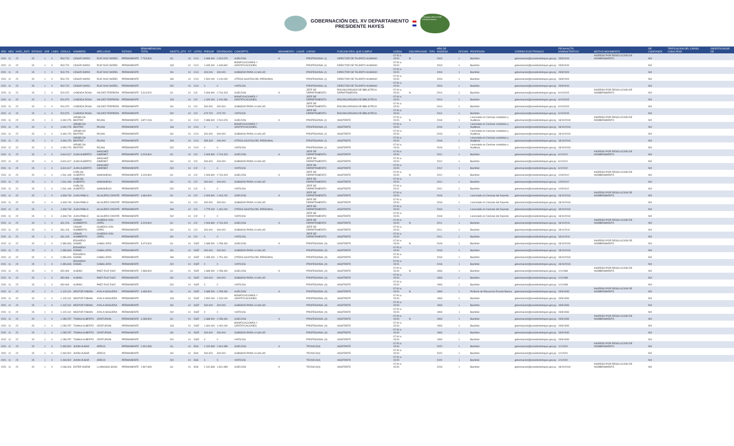GOBERNACIÓN DEL XV DEPARTAMENTO
PRESIDENTE HAYES
Paraguay Ahorro Está Inclusiva Nueva
| AÑO | MES | NIVEL_ENTI | ENTIDAD | OEE | LINEA | CEDULA | NOMBRES | APELLIDOS | ESTADO | REMUNERACION TOTAL | OBJETO_GTO | F.F. | CATEG | PRESUP | DEVENGADO | CONCEPTO | MOVIMIENTO | LUGAR | CARGO | FUNCION REAL QUE CUMPLE | CARGA | DISCAPACIDAD | TIPO | AÑO DE INGRESO | OFICINA | PROFESION | CORREO ELECTRONICO | FECHA ACTO ADMINISTRATIVO | MOTIVO MOVIMIENTO | DE CONFIANZA | TIPIFICACION DEL CARGO CONCURSO | IDENTIFICADOR DE |
| --- | --- | --- | --- | --- | --- | --- | --- | --- | --- | --- | --- | --- | --- | --- | --- | --- | --- | --- | --- | --- | --- | --- | --- | --- | --- | --- | --- | --- | --- | --- | --- | --- |
| 2021 | 11 | 22 | 15 | 1 | 0 | 503.720 | CESAR DARIO | RUIZ DIAZ MOREL | PERMANENTE | 7.733.900 | 111 | 10 | CV4 | 2.988.900 | 2.510.676 | SUELDOS | A | | PROFESIONAL (I) | DIRECTOR DE TALENTO HUMANO | 07:00 a 15:00 | N | | 2003 | 1 | Bachiller | gobernacion@presidentehayes.gov.py | 15/8/2003 | INGRESO POR RESOLUCION DE NOMBRAMIENTO | NO | | |
| 2021 | 11 | 22 | 15 | 1 | 0 | 503.720 | CESAR DARIO | RUIZ DIAZ MOREL | PERMANENTE | | 133 | 10 | CV4 | 1.945.000 | 1.633.800 | BONIFICACIONES Y GRATIFICACIONES | | | PROFESIONAL (I) | DIRECTOR DE TALENTO HUMANO | 07:00 a 15:00 | | | 2003 | 1 | Bachiller | gobernacion@presidentehayes.gov.py | 15/8/2003 | | NO | | |
| 2021 | 11 | 22 | 15 | 1 | 0 | 503.720 | CESAR DARIO | RUIZ DIAZ MOREL | PERMANENTE | | 191 | 10 | CV4 | 300.000 | 300.000 | SUBSIDIO PARA LA SALUD | | | PROFESIONAL (I) | DIRECTOR DE TALENTO HUMANO | 07:00 a 15:00 | | | 2003 | 1 | Bachiller | gobernacion@presidentehayes.gov.py | 15/8/2003 | | NO | | |
| 2021 | 11 | 22 | 15 | 1 | 0 | 503.720 | CESAR DARIO | RUIZ DIAZ MOREL | PERMANENTE | | 199 | 10 | CV4 | 2.500.000 | 2.100.000 | OTROS GASTOS DEL PERSONAL | | | PROFESIONAL (I) | DIRECTOR DE TALENTO HUMANO | 07:00 a 15:00 | | | 2003 | 1 | Bachiller | gobernacion@presidentehayes.gov.py | 15/8/2003 | | NO | | |
| 2021 | 11 | 22 | 15 | 1 | 0 | 503.720 | CESAR DARIO | RUIZ DIAZ MOREL | PERMANENTE | | 232 | 10 | CV4 | 0 | 0 | VIATICOS | | | PROFESIONAL (I) | DIRECTOR DE TALENTO HUMANO | 07:00 a 15:00 | | | 2003 | 1 | Bachiller | gobernacion@presidentehayes.gov.py | 15/8/2003 | | NO | | |
| 2021 | 11 | 22 | 15 | 1 | 0 | 524.970 | CANDIDA ROSA | VALDEZ FERREIRA | PERMANENTE | 5.313.520 | 111 | 10 | CI2 | 2.909.800 | 2.744.323 | SUELDOS | A | | JEFE DE DEPARTAMENTO | ENCANCARGADA DE BIBLIOTECA DEPARTAMENTAL | 07:00 a 15:00 | N | | 2014 | 1 | Bachiller | gobernacion@presidentehayes.gov.py | 6/10/2015 | INGRESO POR RESOLUCION DE NOMBRAMIENTO | NO | | |
| 2021 | 11 | 22 | 15 | 1 | 0 | 524.970 | CANDIDA ROSA | VALDEZ FERREIRA | PERMANENTE | | 133 | 10 | CI2 | 1.429.000 | 1.200.360 | BONIFICACIONES Y GRATIFICACIONES | | | JEFE DE DEPARTAMENTO | ENCANCARGADA DE BIBLIOTECA | 07:00 a 15:00 | | | 2014 | 1 | Bachiller | gobernacion@presidentehayes.gov.py | 6/10/2015 | | NO | | |
| 2021 | 11 | 22 | 15 | 1 | 0 | 524.970 | CANDIDA ROSA | VALDEZ FERREIRA | PERMANENTE | | 191 | 10 | CI2 | 300.000 | 300.000 | SUBSIDIO PARA LA SALUD | | | JEFE DE DEPARTAMENTO | ENCANCARGADA DE BIBLIOTECA | 07:00 a 15:00 | | | 2014 | 1 | Bachiller | gobernacion@presidentehayes.gov.py | 6/10/2015 | | NO | | |
| 2021 | 11 | 22 | 15 | 1 | 0 | 524.970 | CANDIDA ROSA | VALDEZ FERREIRA | PERMANENTE | | 232 | 10 | CI2 | 674.720 | 674.720 | VIATICOS | | | JEFE DE DEPARTAMENTO | ENCANCARGADA DE BIBLIOTECA | 07:00 a 15:00 | | | 2014 | 1 | Bachiller | gobernacion@presidentehayes.gov.py | 6/10/2015 | | NO | | |
| 2021 | 11 | 22 | 15 | 1 | 0 | 4.490.276 | GRISELDA BEATRIZ | ROJAS | PERMANENTE | 3.872.233 | 111 | 10 | CV4 | 2.988.900 | 2.510.676 | SUELDOS | A | | PROFESIONAL (I) | ASISTENTE | 07:00 a 15:00 | N | | 2018 | 1 | Licenciada en Ciencias contables y Auditoria | gobernacion@presidentehayes.gov.py | 18/10/2018 | INGRESO POR RESOLUCION DE NOMBRAMIENTO | NO | | |
| 2021 | 11 | 22 | 15 | 1 | 0 | 4.490.276 | GRISELDA BEATRIZ | ROJAS | PERMANENTE | | 133 | 10 | CV4 | 0 | 0 | BONIFICACIONES Y GRATIFICACIONES | | | PROFESIONAL (I) | ASISTENTE | 07:00 a 15:00 | | | 2018 | 1 | Licenciada en Ciencias contables y Auditoria | gobernacion@presidentehayes.gov.py | 18/10/2018 | | NO | | |
| 2021 | 11 | 22 | 15 | 1 | 0 | 4.490.276 | GRISELDA BEATRIZ | ROJAS | PERMANENTE | | 191 | 10 | CV4 | 300.000 | 300.000 | SUBSIDIO PARA LA SALUD | | | PROFESIONAL (I) | ASISTENTE | 07:00 a 15:00 | | | 2018 | 1 | Licenciada en Ciencias contables y Auditoria | gobernacion@presidentehayes.gov.py | 18/10/2018 | | NO | | |
| 2021 | 11 | 22 | 15 | 1 | 0 | 4.490.276 | GRISELDA BEATRIZ | ROJAS | PERMANENTE | | 199 | 10 | CV4 | 583.333 | 490.000 | OTROS GASTOS DEL PERSONAL | | | PROFESIONAL (I) | ASISTENTE | 07:00 a 15:00 | | | 2018 | 1 | Licenciada en Ciencias contables y Auditoria | gobernacion@presidentehayes.gov.py | 18/10/2018 | | NO | | |
| 2021 | 11 | 22 | 15 | 1 | 0 | 4.490.276 | GRISELDA BEATRIZ | ROJAS | PERMANENTE | | 232 | 10 | CV4 | 0 | 0 | VIATICOS | | | PROFESIONAL (I) | ASISTENTE | 07:00 a 15:00 | | | 2018 | 1 | Licenciada en Ciencias contables y Auditoria | gobernacion@presidentehayes.gov.py | 18/10/2018 | | NO | | |
| 2021 | 11 | 22 | 15 | 1 | 0 | 3.810.617 | JUAN ALBERTO | SANCHEZ GIMENEZ | PERMANENTE | 3.209.800 | 111 | 10 | CI2 | 2.909.800 | 2.744.323 | SUELDOS | A | | JEFE DE DEPARTAMENTO | ASISTENTE | 07:00 a 15:00 | | | 2012 | 1 | Bachiller | gobernacion@presidentehayes.gov.py | 6/1/2012 | INGRESO POR RESOLUCION DE NOMBRAMIENTO | NO | | |
| 2021 | 11 | 22 | 15 | 1 | 0 | 3.810.617 | JUAN ALBERTO | SANCHEZ GIMENEZ | PERMANENTE | | 191 | 10 | CI2 | 300.000 | 300.000 | SUBSIDIO PARA LA SALUD | | | JEFE DE DEPARTAMENTO | ASISTENTE | 07:00 a 15:00 | | | 2012 | 1 | Bachiller | gobernacion@presidentehayes.gov.py | 6/1/2012 | | NO | | |
| 2021 | 11 | 22 | 15 | 1 | 0 | 3.810.617 | JUAN ALBERTO | SANCHEZ GIMENEZ | PERMANENTE | | 232 | 10 | CI2 | 0 | 0 | VIATICOS | | | JEFE DE DEPARTAMENTO | ASISTENTE | 07:00 a 15:00 | | | 2012 | 1 | Bachiller | gobernacion@presidentehayes.gov.py | 6/1/2012 | | NO | | |
| 2021 | 11 | 22 | 15 | 1 | 0 | 1.541.449 | CARLOS ALBERTO | SAMANIEGO | PERMANENTE | 3.209.800 | 111 | 10 | CI2 | 2.909.800 | 2.744.323 | SUELDOS | A | | JEFE DE DEPARTAMENTO | ASISTENTE | 07:00 a 15:00 | N | | 2012 | 1 | Bachiller | gobernacion@presidentehayes.gov.py | 12/9/2012 | INGRESO POR RESOLUCION DE NOMBRAMIENTO | NO | | |
| 2021 | 11 | 22 | 15 | 1 | 0 | 1.541.449 | CARLOS ALBERTO | SAMANIEGO | PERMANENTE | | 191 | 10 | CI2 | 300.000 | 300.000 | SUBSIDIO PARA LA SALUD | | | JEFE DE DEPARTAMENTO | ASISTENTE | 07:00 a 15:00 | | | 2012 | 1 | Bachiller | gobernacion@presidentehayes.gov.py | 12/9/2012 | | NO | | |
| 2021 | 11 | 22 | 15 | 1 | 0 | 1.541.449 | CARLOS ALBERTO | SAMANIEGO | PERMANENTE | | 232 | 10 | CI2 | 0 | 0 | VIATICOS | | | JEFE DE DEPARTAMENTO | ASISTENTE | 07:00 a 15:01 | | | 2012 | 1 | Bachiller | gobernacion@presidentehayes.gov.py | 12/9/2012 | | NO | | |
| 2021 | 11 | 22 | 15 | 1 | 0 | 4.308.749 | JUAN PABLO | SILGUERO ZARATE | PERMANENTE | 4.984.800 | 111 | 10 | CI2 | 2.909.800 | 2.444.232 | SUELDOS | A | | JEFE DE DEPARTAMENTO | ASISTENTE | 07:00 a 15:00 | | | 2018 | 1 | Licenciado en Ciencias del Deporte | gobernacion@presidentehayes.gov.py | 18/10/2018 | INGRESO POR RESOLUCION DE NOMBRAMIENTO | NO | | |
| 2021 | 11 | 22 | 15 | 1 | 0 | 4.308.749 | JUAN PABLO | SILGUERO ZARATE | PERMANENTE | | 191 | 10 | CI2 | 300.000 | 300.000 | SUBSIDIO PARA LA SALUD | | | JEFE DE DEPARTAMENTO | ASISTENTE | 07:00 a 15:00 | | | 2018 | 1 | Licenciado en Ciencias del Deporte | gobernacion@presidentehayes.gov.py | 18/10/2018 | | NO | | |
| 2021 | 11 | 22 | 15 | 1 | 0 | 4.308.749 | JUAN PABLO | SILGUERO ZARATE | PERMANENTE | | 199 | 10 | CI2 | 1.775.000 | 1.491.000 | OTROS GASTOS DEL PERSONAL | | | JEFE DE DEPARTAMENTO | ASISTENTE | 07:00 a 15:00 | | | 2018 | 1 | Licenciado en Ciencias del Deporte | gobernacion@presidentehayes.gov.py | 18/10/2018 | | NO | | |
| 2021 | 11 | 22 | 15 | 1 | 0 | 4.308.749 | JUAN PABLO | SILGUERO ZARATE | PERMANENTE | | 232 | 10 | CI2 | 0 | 0 | VIATICOS | | | JEFE DE DEPARTAMENTO | ASISTENTE | 07:00 a 15:00 | | | 2018 | 1 | Licenciado en Ciencias del Deporte | gobernacion@presidentehayes.gov.py | 18/10/2018 | | NO | | |
| 2021 | 11 | 22 | 15 | 1 | 0 | 331.226 | CESAR HUMBERTO | OLMEDO VON LEPEL | PERMANENTE | 3.209.800 | 111 | 10 | CI2 | 2.909.800 | 2.744.323 | SUELDOS | A | | JEFE DE DEPARTAMENTO | ASISTENTE | 07:00 a 15:00 | N | | 2011 | 1 | Bachiller | gobernacion@presidentehayes.gov.py | 18/11/2011 | INGRESO POR RESOLUCION DE NOMBRAMIENTO | NO | | |
| 2021 | 11 | 22 | 15 | 1 | 0 | 331.226 | CESAR HUMBERTO | OLMEDO VON LEPEL | PERMANENTE | | 191 | 10 | CI2 | 300.000 | 300.000 | SUBSIDIO PARA LA SALUD | | | JEFE DE DEPARTAMENTO | ASISTENTE | 07:00 a 15:00 | | | 2011 | 1 | Bachiller | gobernacion@presidentehayes.gov.py | 18/11/2011 | | NO | | |
| 2021 | 11 | 22 | 15 | 1 | 0 | 331.226 | CESAR HUMBERTO | OLMEDO VON LEPEL | PERMANENTE | | 191 | 10 | CI2 | 0 | 0 | VIATICOS | | | JEFE DE DEPARTAMENTO | ASISTENTE | 07:00 a 15:00 | | | 2011 | 1 | Bachiller | gobernacion@presidentehayes.gov.py | 18/11/2011 | | NO | | |
| 2021 | 11 | 22 | 15 | 1 | 0 | 2.356.843 | EDUARDO DANIEL | CABALLERO | PERMANENTE | 5.073.500 | 111 | 10 | DSÃ' | 2.688.500 | 2.258.340 | SUELDOS | A | | PROFESIONAL (II) | ASISTENTE | 07:00 a 15:00 | N | | 2018 | 1 | Bachiller | gobernacion@presidentehayes.gov.py | 18/10/2018 | INGRESO POR RESOLUCION DE NOMBRAMIENTO | NO | | |
| 2021 | 11 | 22 | 15 | 1 | 0 | 2.356.843 | EDUARDO DANIEL | CABALLERO | PERMANENTE | | 191 | 10 | DSÃ' | 300.000 | 300.000 | SUBSIDIO PARA LA SALUD | | | PROFESIONAL (II) | ASISTENTE | 07:00 a 15:00 | | | 2018 | 1 | Bachiller | gobernacion@presidentehayes.gov.py | 18/10/2018 | | NO | | |
| 2021 | 11 | 22 | 15 | 1 | 0 | 2.356.843 | EDUARDO DANIEL | CABALLERO | PERMANENTE | | 199 | 10 | DSÃ' | 2.085.000 | 1.751.400 | OTROS GASTOS DEL PERSONAL | | | PROFESIONAL (II) | ASISTENTE | 07:00 a 15:01 | | | 2018 | 1 | Bachiller | gobernacion@presidentehayes.gov.py | 18/10/2018 | | NO | | |
| 2021 | 11 | 22 | 15 | 1 | 0 | 2.356.843 | EDUARDO DANIEL | CABALLERO | PERMANENTE | | 232 | 10 | DSÃ' | 0 | 0 | VIATICOS | | | PROFESIONAL (II) | ASISTENTE | 07:00 a 15:01 | | | 2018 | 1 | Bachiller | gobernacion@presidentehayes.gov.py | 18/10/2018 | | NO | | |
| 2021 | 11 | 22 | 15 | 1 | 0 | 650.994 | ALBINO | PAEZ RUIZ DIAZ | PERMANENTE | 2.988.500 | 111 | 10 | DSÃ' | 2.688.500 | 2.258.340 | SUELDOS | A | | PROFESIONAL (II) | ASISTENTE | 07:00 a 15:00 | N | | 1993 | 1 | Bachiller | gobernacion@presidentehayes.gov.py | 1/1/1998 | INGRESO POR RESOLUCION DE NOMBRAMIENTO | NO | | |
| 2021 | 11 | 22 | 15 | 1 | 0 | 650.994 | ALBINO | PAEZ RUIZ DIAZ | PERMANENTE | | 191 | 10 | DSÃ' | 300.000 | 300.000 | SUBSIDIO PARA LA SALUD | | | PROFESIONAL (II) | ASISTENTE | 07:00 a 15:00 | | | 1993 | 1 | Bachiller | gobernacion@presidentehayes.gov.py | 1/1/1998 | | NO | | |
| 2021 | 11 | 22 | 15 | 1 | 0 | 650.994 | ALBINO | PAEZ RUIZ DIAZ | PERMANENTE | | 232 | 10 | DSÃ' | 0 | 0 | VIATICOS | | | PROFESIONAL (II) | ASISTENTE | 07:00 a 15:00 | | | 1993 | 1 | Bachiller | gobernacion@presidentehayes.gov.py | 1/1/1998 | | NO | | |
| 2021 | 11 | 22 | 15 | 1 | 0 | 1.115.119 | NESTOR FABIAN | AYALA NOGUERA | PERMANENTE | 4.488.500 | 111 | 10 | DSÃ' | 2.688.500 | 2.258.340 | SUELDOS | A | | PROFESIONAL (II) | ASISTENTE | 07:00 a 15:00 | N | | 1993 | 1 | Profesor de Educacion Escolar Basica | gobernacion@presidentehayes.gov.py | 15/8/1993 | INGRESO POR RESOLUCION DE NOMBRAMIENTO | NO | | |
| 2021 | 11 | 22 | 15 | 1 | 0 | 1.115.119 | NESTOR FABIAN | AYALA NOGUERA | PERMANENTE | | 133 | 10 | DSÃ' | 1.500.000 | 1.260.000 | BONIFICACIONES Y GRATIFICACIONES | | | PROFESIONAL (II) | ASISTENTE | 07:00 a 15:00 | | | 1993 | 1 | Bachiller | gobernacion@presidentehayes.gov.py | 15/8/1993 | | NO | | |
| 2021 | 11 | 22 | 15 | 1 | 0 | 1.115.119 | NESTOR FABIAN | AYALA NOGUERA | PERMANENTE | | 191 | 10 | DSÃ' | 300.000 | 300.000 | SUBSIDIO PARA LA SALUD | | | PROFESIONAL (II) | ASISTENTE | 07:00 a 15:00 | | | 1993 | 1 | Bachiller | gobernacion@presidentehayes.gov.py | 15/8/1993 | | NO | | |
| 2021 | 11 | 22 | 15 | 1 | 0 | 1.115.119 | NESTOR FABIAN | AYALA NOGUERA | PERMANENTE | | 232 | 10 | DSÃ' | 0 | 0 | VIATICOS | | | PROFESIONAL (II) | ASISTENTE | 07:00 a 15:00 | | | 1993 | 1 | Bachiller | gobernacion@presidentehayes.gov.py | 15/8/1993 | | NO | | |
| 2021 | 11 | 22 | 15 | 1 | 0 | 1.285.257 | TOMAS ALBERTO | CENTURION | PERMANENTE | 4.288.500 | 111 | 10 | DSÃ' | 2.688.500 | 2.258.340 | SUELDOS | A | | PROFESIONAL (II) | ASISTENTE | 07:00 a 15:00 | N | | 1993 | 1 | Bachiller | gobernacion@presidentehayes.gov.py | 15/8/1993 | INGRESO POR RESOLUCION DE NOMBRAMIENTO | NO | | |
| 2021 | 11 | 22 | 15 | 1 | 0 | 1.285.257 | TOMAS ALBERTO | CENTURION | PERMANENTE | | 133 | 10 | DSÃ' | 1.300.000 | 1.092.000 | BONIFICACIONES Y GRATIFICACIONES | | | PROFESIONAL (II) | ASISTENTE | 07:00 a 15:00 | | | 1993 | 1 | Bachiller | gobernacion@presidentehayes.gov.py | 15/8/1993 | | NO | | |
| 2021 | 11 | 22 | 15 | 1 | 0 | 1.285.257 | TOMAS ALBERTO | CENTURION | PERMANENTE | | 191 | 10 | DSÃ' | 300.000 | 300.000 | SUBSIDIO PARA LA SALUD | | | PROFESIONAL (II) | ASISTENTE | 07:00 a 15:00 | | | 1993 | 1 | Bachiller | gobernacion@presidentehayes.gov.py | 15/8/1993 | | NO | | |
| 2021 | 11 | 22 | 15 | 1 | 0 | 1.285.257 | TOMAS ALBERTO | CENTURION | PERMANENTE | | 232 | 10 | DSÃ' | 0 | 0 | VIATICOS | | | PROFESIONAL (II) | ASISTENTE | 07:00 a 15:00 | | | 1993 | 1 | Bachiller | gobernacion@presidentehayes.gov.py | 15/8/1993 | | NO | | |
| 2021 | 11 | 22 | 15 | 1 | 0 | 2.493.502 | JHONI ALBAR | ARECO | PERMANENTE | 2.492.839 | 111 | 10 | ES9 | 2.192.839 | 1.841.985 | SUELDOS | A | | TECNICO(II) | ASISTENTE | 07:00 a 15:00 | | | 2020 | 1 | Bachiller | gobernacion@presidentehayes.gov.py | 1/1/2020 | INGRESO POR RESOLUCION DE NOMBRAMIENTO | NO | | |
| 2021 | 11 | 22 | 15 | 1 | 0 | 2.493.502 | JHONI ALBAR | ARECO | PERMANENTE | | 191 | 10 | ES9 | 300.000 | 300.000 | SUBSIDIO PARA LA SALUD | | | TECNICO(II) | ASISTENTE | 07:00 a 15:00 | | | 2020 | 1 | Bachiller | gobernacion@presidentehayes.gov.py | 1/1/2020 | | NO | | |
| 2021 | 11 | 22 | 15 | 1 | 0 | 2.493.502 | JHONI ALBAR | ARECO | PERMANENTE | | 232 | 10 | ES9 | 0 | 0 | VIATICOS | | | TECNICO(II) | ASISTENTE | 07:00 a 15:00 | | | 2020 | 1 | Bachiller | gobernacion@presidentehayes.gov.py | 1/1/2020 | | NO | | |
| 2021 | 11 | 22 | 15 | 1 | 0 | 2.038.326 | ESTER NOEMI | LLAMOSAS SOSA | PERMANENTE | 2.897.839 | 111 | 10 | ES9 | 2.192.839 | 1.841.985 | SUELDOS | A | | TECNICO(II) | ASISTENTE | 07:00 a 15:00 | | | 2018 | 1 | Bachiller | gobernacion@presidentehayes.gov.py | 18/10/2018 | INGRESO POR RESOLUCION DE NOMBRAMIENTO | NO | | |